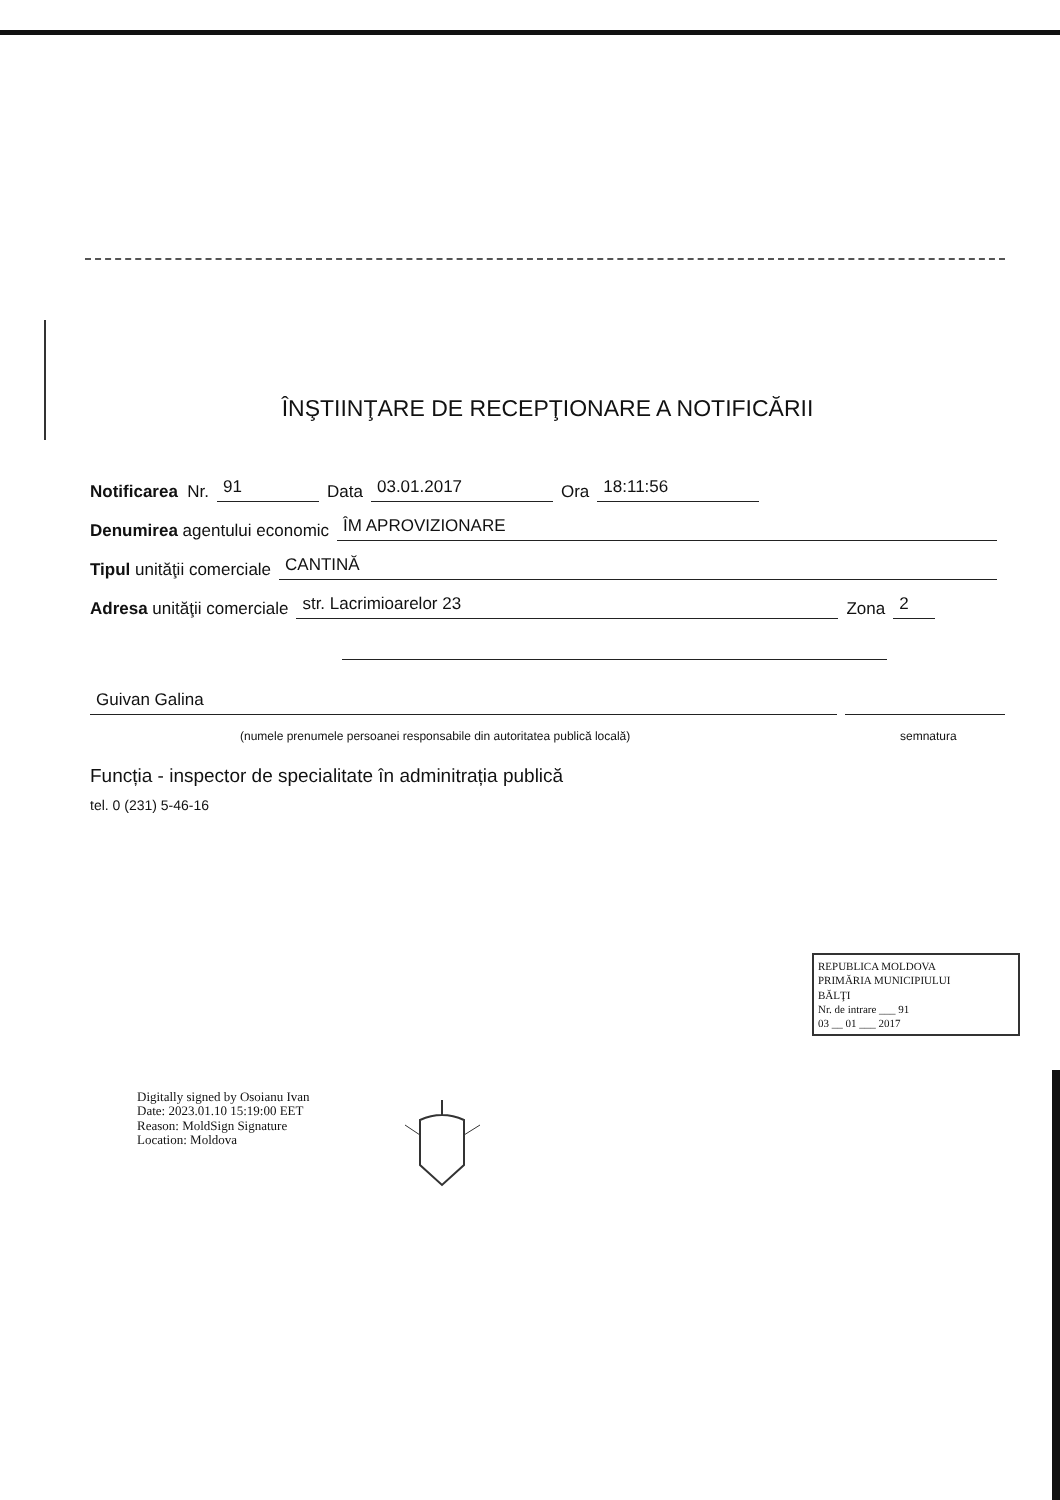ÎNŞTIINŢARE DE RECEPŢIONARE A NOTIFICĂRII
Notificarea Nr. 91 Data 03.01.2017 Ora 18:11:56
Denumirea agentului economic ÎM APROVIZIONARE
Tipul unităţii comerciale CANTINĂ
Adresa unităţii comerciale str. Lacrimioarelor 23 Zona 2
Guivan Galina
(numele prenumele persoanei responsabile din autoritatea publică locală) semnatura
Funcția - inspector de specialitate în adminitrația publică
tel. 0 (231) 5-46-16
REPUBLICA MOLDOVA
PRIMĂRIA MUNICIPIULUI
BĂLŢI
Nr. de intrare ___ 91
03 __ 01 ___ 2017
Digitally signed by Osoianu Ivan
Date: 2023.01.10 15:19:00 EET
Reason: MoldSign Signature
Location: Moldova